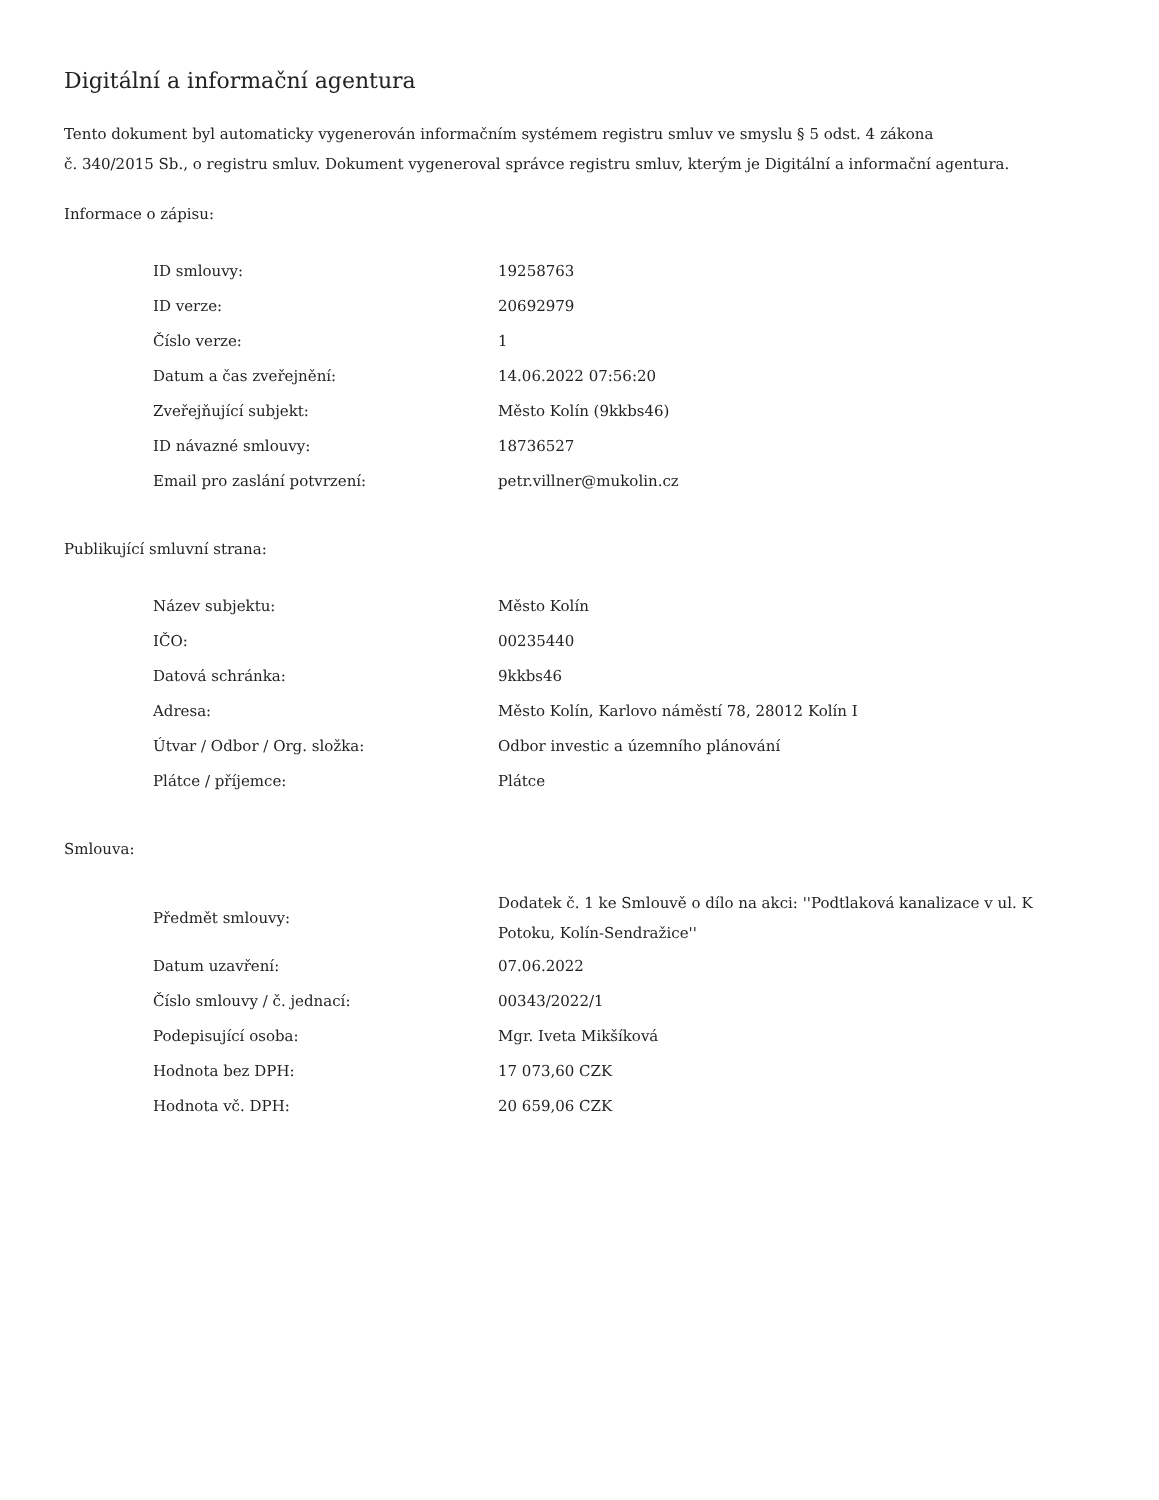Digitální a informační agentura
Tento dokument byl automaticky vygenerován informačním systémem registru smluv ve smyslu § 5 odst. 4 zákona
č. 340/2015 Sb., o registru smluv. Dokument vygeneroval správce registru smluv, kterým je Digitální a informační agentura.
Informace o zápisu:
| ID smlouvy: | 19258763 |
| ID verze: | 20692979 |
| Číslo verze: | 1 |
| Datum a čas zveřejnění: | 14.06.2022 07:56:20 |
| Zveřejňující subjekt: | Město Kolín (9kkbs46) |
| ID návazné smlouvy: | 18736527 |
| Email pro zaslání potvrzení: | petr.villner@mukolin.cz |
Publikující smluvní strana:
| Název subjektu: | Město Kolín |
| IČO: | 00235440 |
| Datová schránka: | 9kkbs46 |
| Adresa: | Město Kolín, Karlovo náměstí 78, 28012 Kolín I |
| Útvar / Odbor / Org. složka: | Odbor investic a územního plánování |
| Plátce / příjemce: | Plátce |
Smlouva:
| Předmět smlouvy: | Dodatek č. 1 ke Smlouvě o dílo na akci: ''Podtlaková kanalizace v ul. K Potoku, Kolín-Sendražice'' |
| Datum uzavření: | 07.06.2022 |
| Číslo smlouvy / č. jednací: | 00343/2022/1 |
| Podepisující osoba: | Mgr. Iveta Mikšíková |
| Hodnota bez DPH: | 17 073,60 CZK |
| Hodnota vč. DPH: | 20 659,06 CZK |